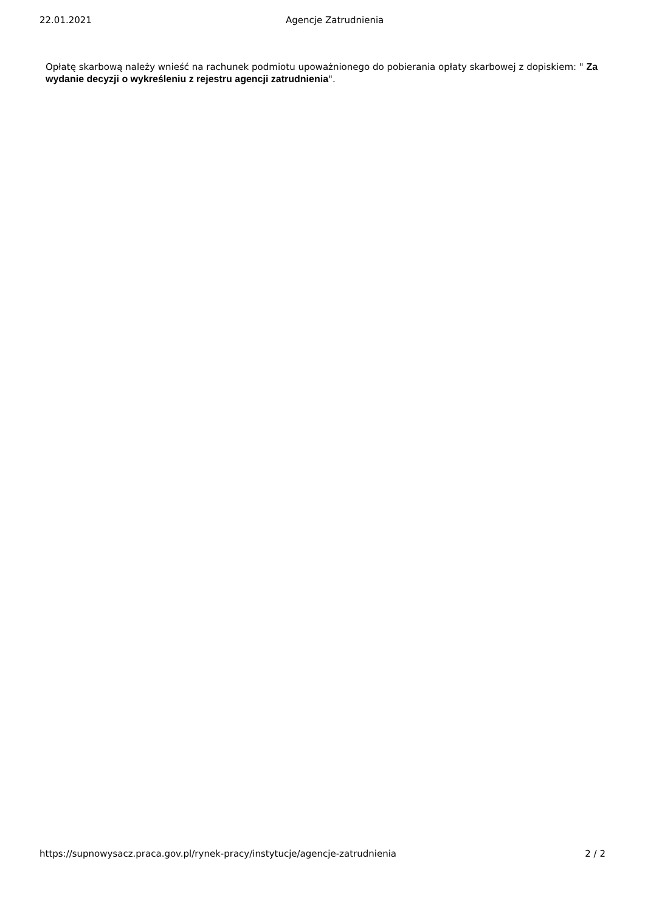22.01.2021 Agencje Zatrudnienia
Opłatę skarbową należy wnieść na rachunek podmiotu upoważnionego do pobierania opłaty skarbowej z dopiskiem: " Za wydanie decyzji o wykreśleniu z rejestru agencji zatrudnienia".
https://supnowysacz.praca.gov.pl/rynek-pracy/instytucje/agencje-zatrudnienia 2 / 2